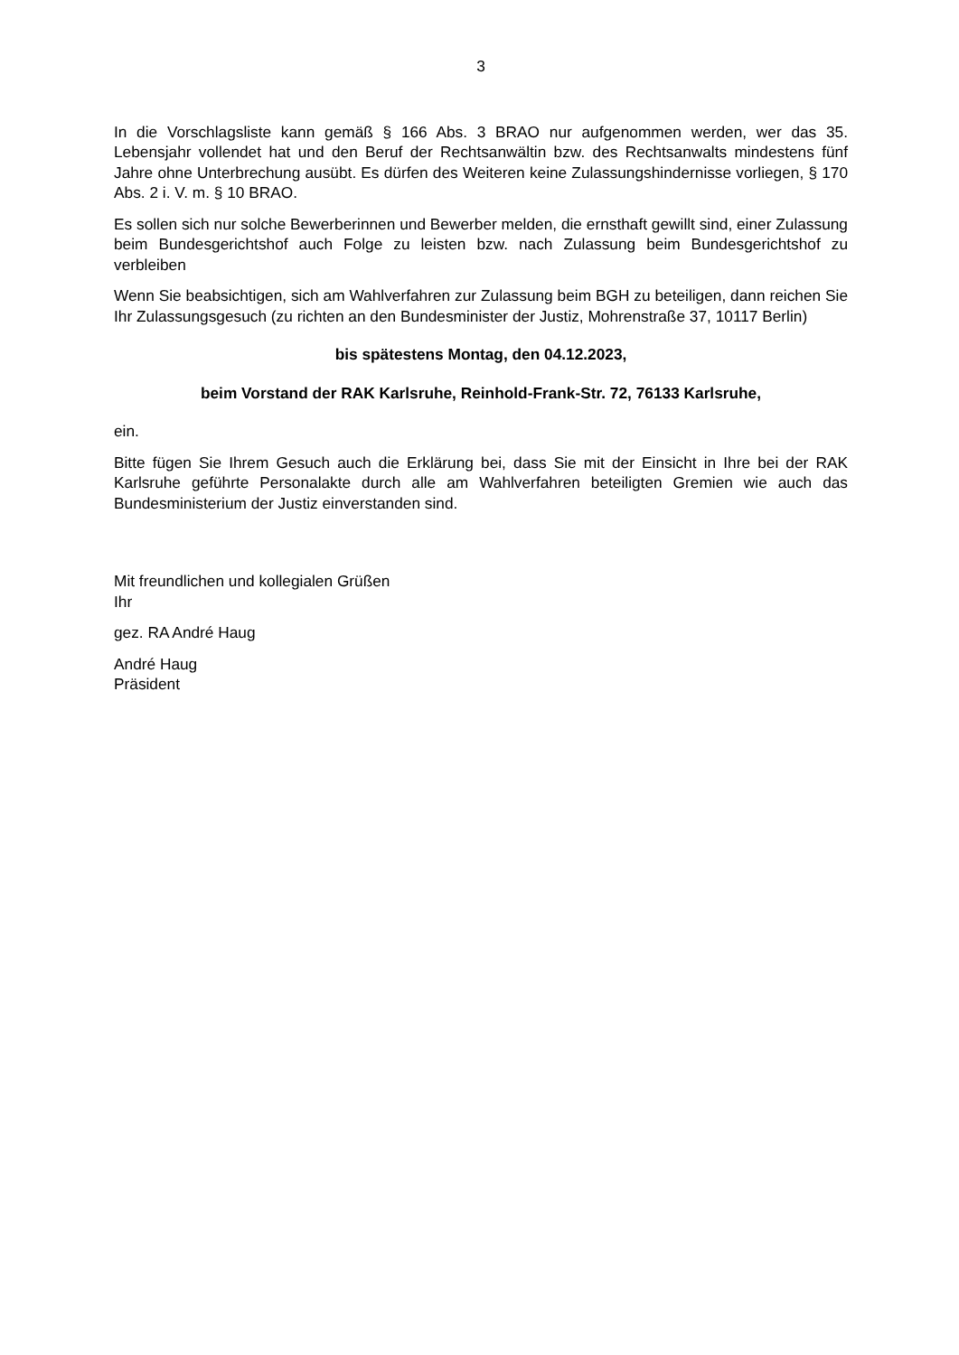3
In die Vorschlagsliste kann gemäß § 166 Abs. 3 BRAO nur aufgenommen werden, wer das 35. Lebensjahr vollendet hat und den Beruf der Rechtsanwältin bzw. des Rechtsanwalts mindestens fünf Jahre ohne Unterbrechung ausübt. Es dürfen des Weiteren keine Zulassungshindernisse vorliegen, § 170 Abs. 2 i. V. m. § 10 BRAO.
Es sollen sich nur solche Bewerberinnen und Bewerber melden, die ernsthaft gewillt sind, einer Zulassung beim Bundesgerichtshof auch Folge zu leisten bzw. nach Zulassung beim Bundesgerichtshof zu verbleiben
Wenn Sie beabsichtigen, sich am Wahlverfahren zur Zulassung beim BGH zu beteiligen, dann reichen Sie Ihr Zulassungsgesuch (zu richten an den Bundesminister der Justiz, Mohrenstraße 37, 10117 Berlin)
bis spätestens Montag, den 04.12.2023,
beim Vorstand der RAK Karlsruhe, Reinhold-Frank-Str. 72, 76133 Karlsruhe,
ein.
Bitte fügen Sie Ihrem Gesuch auch die Erklärung bei, dass Sie mit der Einsicht in Ihre bei der RAK Karlsruhe geführte Personalakte durch alle am Wahlverfahren beteiligten Gremien wie auch das Bundesministerium der Justiz einverstanden sind.
Mit freundlichen und kollegialen Grüßen
Ihr
gez. RA André Haug
André Haug
Präsident